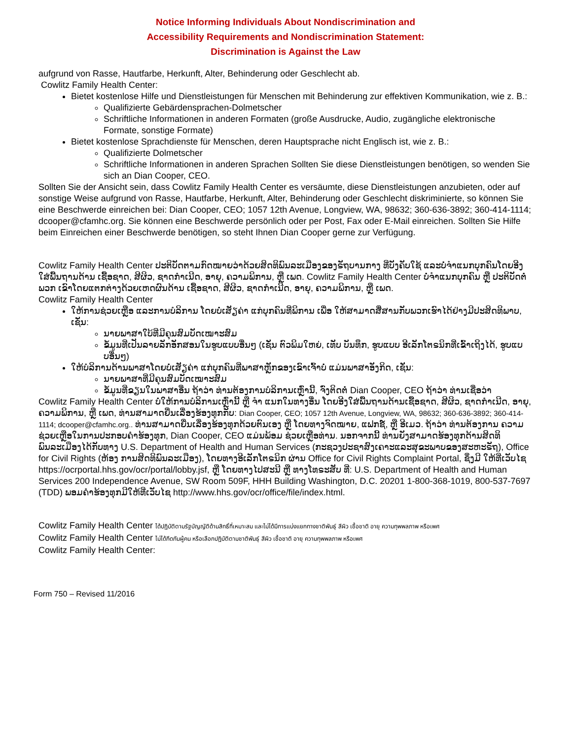Notice Informing Individuals About Nondiscrimination and
Accessibility Requirements and Nondiscrimination Statement:
Discrimination is Against the Law
aufgrund von Rasse, Hautfarbe, Herkunft, Alter, Behinderung oder Geschlecht ab.
Cowlitz Family Health Center:
Bietet kostenlose Hilfe und Dienstleistungen für Menschen mit Behinderung zur effektiven Kommunikation, wie z. B.:
Qualifizierte Gebärdensprachen-Dolmetscher
Schriftliche Informationen in anderen Formaten (große Ausdrucke, Audio, zugängliche elektronische Formate, sonstige Formate)
Bietet kostenlose Sprachdienste für Menschen, deren Hauptsprache nicht Englisch ist, wie z. B.:
Qualifizierte Dolmetscher
Schriftliche Informationen in anderen Sprachen Sollten Sie diese Dienstleistungen benötigen, so wenden Sie sich an Dian Cooper, CEO.
Sollten Sie der Ansicht sein, dass Cowlitz Family Health Center es versäumte, diese Dienstleistungen anzubieten, oder auf sonstige Weise aufgrund von Rasse, Hautfarbe, Herkunft, Alter, Behinderung oder Geschlecht diskriminierte, so können Sie eine Beschwerde einreichen bei: Dian Cooper, CEO; 1057 12th Avenue, Longview, WA, 98632; 360-636-3892; 360-414-1114; dcooper@cfamhc.org. Sie können eine Beschwerde persönlich oder per Post, Fax oder E-Mail einreichen. Sollten Sie Hilfe beim Einreichen einer Beschwerde benötigen, so steht Ihnen Dian Cooper gerne zur Verfügung.
Cowlitz Family Health Center ປະຕິບັດຕາມກົດໝາຍວ່າດ້ວຍສິດທິພົນລະເມືອງຂອງຣັຖບານກາງ ທີ່ບັງຄັບໃຊ້ ແລະບໍ່ຈຳແນກບຸກຄົນໂດຍອີງໃສ່ພື້ນຖານດ້ານ ເຊື້ອຊາດ, ສີຜິວ, ຊາດກຳເນີດ, ອາຍຸ, ຄວາມພິການ, ຫຼື ເພດ. Cowlitz Family Health Center ບໍ່ຈຳແນກບຸກຄົນ ຫຼື ປະຕິບັດຕໍ່ພວກ ເຂົາໂດຍແຕກຕ່າງດ້ວຍເຫດຜົນດ້ານ ເຊື້ອຊາດ, ສີຜິວ, ຊາດກຳເນີດ, ອາຍຸ, ຄວາມພິການ, ຫຼື ເພດ.
Cowlitz Family Health Center
ໃຫ້ການຊ່ວຍເຫຼືອ ແລະການບໍລິການ ໂດຍບໍ່ເສັຽຄ່າ ແກ່ບຸກຄົນທີ່ພິການ ເພື່ອ ໃຫ້ສາມາດສື່ສານກັບພວກເຮົາໄດ້ຢ່າງມີປະສິດທິພາບ, ເຊັ່ນ:
ນາຍພາສາໃບ້ທີ່ມີຄຸນສົມບັດເໝາະສົມ
ຂໍ້ມູນທີ່ເປັນລາຍລັກອັກສອນໃນຮູບແບບອື່ນໆ (ເຊັ່ນ ຕົວພິມໃຫຍ່, ເທັບ ບັນທຶກ, ຮູບແບບ ອີເລັກໂຕຣນິກທີ່ເຂົ້າເຖິງໄດ້, ຮູບແບບອື່ນໆ)
ໃຫ້ບໍລິການດ້ານພາສາໂດຍບໍ່ເສັຽຄ່າ ແກ່ບຸກຄົນທີ່ພາສາຫຼັກຂອງເຂົາເຈົ້າບໍ່ ແມ່ນພາສາອັງກິດ, ເຊັ່ນ:
ນາຍພາສາທີ່ມີຄຸນສົມບັດເໝາະສົມ
ຂໍ້ມູນທີ່ຂຽນໃນພາສາອື່ນ ຖ້າວ່າ ທ່ານຕ້ອງການບໍລິການເຫຼົ່ານີ້, ຈົ່ງຕິດຕໍ່ Dian Cooper, CEO ຖ້າວ່າ ທ່ານເຊື່ອວ່າ
Cowlitz Family Health Center ບໍ່ໃຫ້ການບໍລິການເຫຼົ່ານີ້ ຫຼື ຈຳ ແນກໃນທາງອື່ນ ໂດຍອີງໃສ່ພື້ນຖານດ້ານເຊື້ອຊາດ, ສີຜິວ, ຊາດກຳເນີດ, ອາຍຸ, ຄວາມພິການ, ຫຼື ເພດ, ທ່ານສາມາດຍື່ນເລື່ອງຮ້ອງທຸກກັບ: Dian Cooper, CEO; 1057 12th Avenue, Longview, WA, 98632; 360-636-3892; 360-414-1114; dcooper@cfamhc.org.. ທ່ານສາມາດຍື່ນເລື່ອງຮ້ອງທຸກດ້ວຍຕົນເອງ ຫຼື ໂດຍທາງຈົດໝາຍ, ແຟກຊ໌, ຫຼື ອີເມວ. ຖ້າວ່າ ທ່ານຕ້ອງການ ຄວາມຊ່ວຍເຫຼືອໃນການປະກອບຄຳຮ້ອງທຸກ, Dian Cooper, CEO ແມ່ນພ້ອມ ຊ່ວຍເຫຼືອທ່ານ. ນອກຈາກນີ້ ທ່ານຍັງສາມາດຮ້ອງທຸກດ້ານສິດທິພົນລະເມືອງໄດ້ກັບທາງ U.S. Department of Health and Human Services (ກະຊວງປະຊາສົງເຄາະແລະສຸຂະພາບຂອງສະຫະຣັຖ), Office for Civil Rights (ຫ້ອງ ການສິດທິພົນລະເມືອງ), ໂດຍທາງອີເລັກໂຕຣນິກ ຜ່ານ Office for Civil Rights Complaint Portal, ຊຶ່ງມີ ໃຫ້ທີ່ເວັບໄຊ https://ocrportal.hhs.gov/ocr/portal/lobby.jsf, ຫຼື ໂດຍທາງໄປສະນີ ຫຼື ທາງໂທຣະສັບ ທີ່: U.S. Department of Health and Human Services 200 Independence Avenue, SW Room 509F, HHH Building Washington, D.C. 20201 1-800-368-1019, 800-537-7697 (TDD) ພອມຄຳຮ້ອງທຸກມີໃຫ້ທີ່ເວັບໄຊ http://www.hhs.gov/ocr/office/file/index.html.
Cowlitz Family Health Center ได้ปฏิบัติตามรัฐบัญญัติด้านสิทธิ์ที่เหมาะสม และไม่ได้มีการแบ่งแยกทางชาติพันธุ์ สีผิว เชื้อชาติ อายุ ความทุพพลภาพ หรือเพศ
Cowlitz Family Health Center ไม่ได้กีดกันผู้คน หรือเลือกปฏิบัติตามชาติพันธุ์ สีผิว เชื้อชาติ อายุ ความทุพพลภาพ หรือเพศ
Cowlitz Family Health Center:
Form 750 – Revised 11/2016